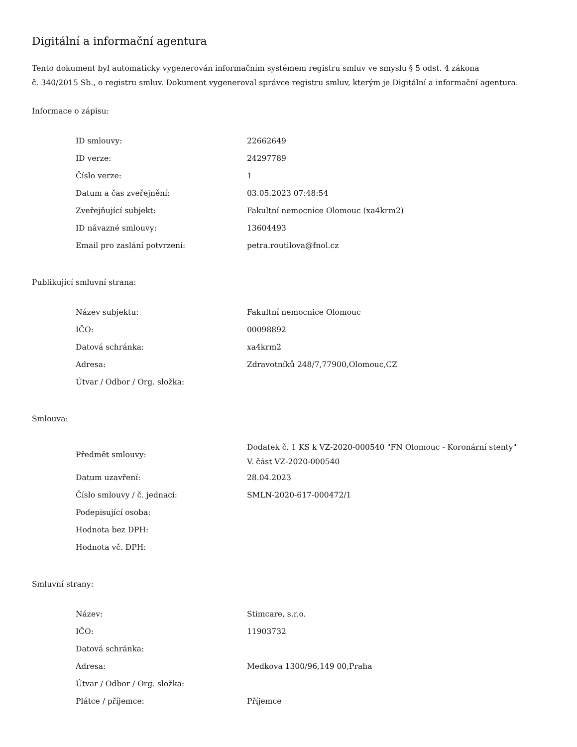Digitální a informační agentura
Tento dokument byl automaticky vygenerován informačním systémem registru smluv ve smyslu § 5 odst. 4 zákona
č. 340/2015 Sb., o registru smluv. Dokument vygeneroval správce registru smluv, kterým je Digitální a informační agentura.
Informace o zápisu:
| ID smlouvy: | 22662649 |
| ID verze: | 24297789 |
| Číslo verze: | 1 |
| Datum a čas zveřejnění: | 03.05.2023 07:48:54 |
| Zveřejňující subjekt: | Fakultní nemocnice Olomouc (xa4krm2) |
| ID návazné smlouvy: | 13604493 |
| Email pro zaslání potvrzení: | petra.routilova@fnol.cz |
Publikující smluvní strana:
| Název subjektu: | Fakultní nemocnice Olomouc |
| IČO: | 00098892 |
| Datová schránka: | xa4krm2 |
| Adresa: | Zdravotníků 248/7,77900,Olomouc,CZ |
| Útvar / Odbor / Org. složka: | |
Smlouva:
| Předmět smlouvy: | Dodatek č. 1 KS k VZ-2020-000540 "FN Olomouc - Koronární stenty" V. část VZ-2020-000540 |
| Datum uzavření: | 28.04.2023 |
| Číslo smlouvy / č. jednací: | SMLN-2020-617-000472/1 |
| Podepisující osoba: | |
| Hodnota bez DPH: | |
| Hodnota vč. DPH: | |
Smluvní strany:
| Název: | Stimcare, s.r.o. |
| IČO: | 11903732 |
| Datová schránka: | |
| Adresa: | Medkova 1300/96,149 00,Praha |
| Útvar / Odbor / Org. složka: | |
| Plátce / příjemce: | Příjemce |